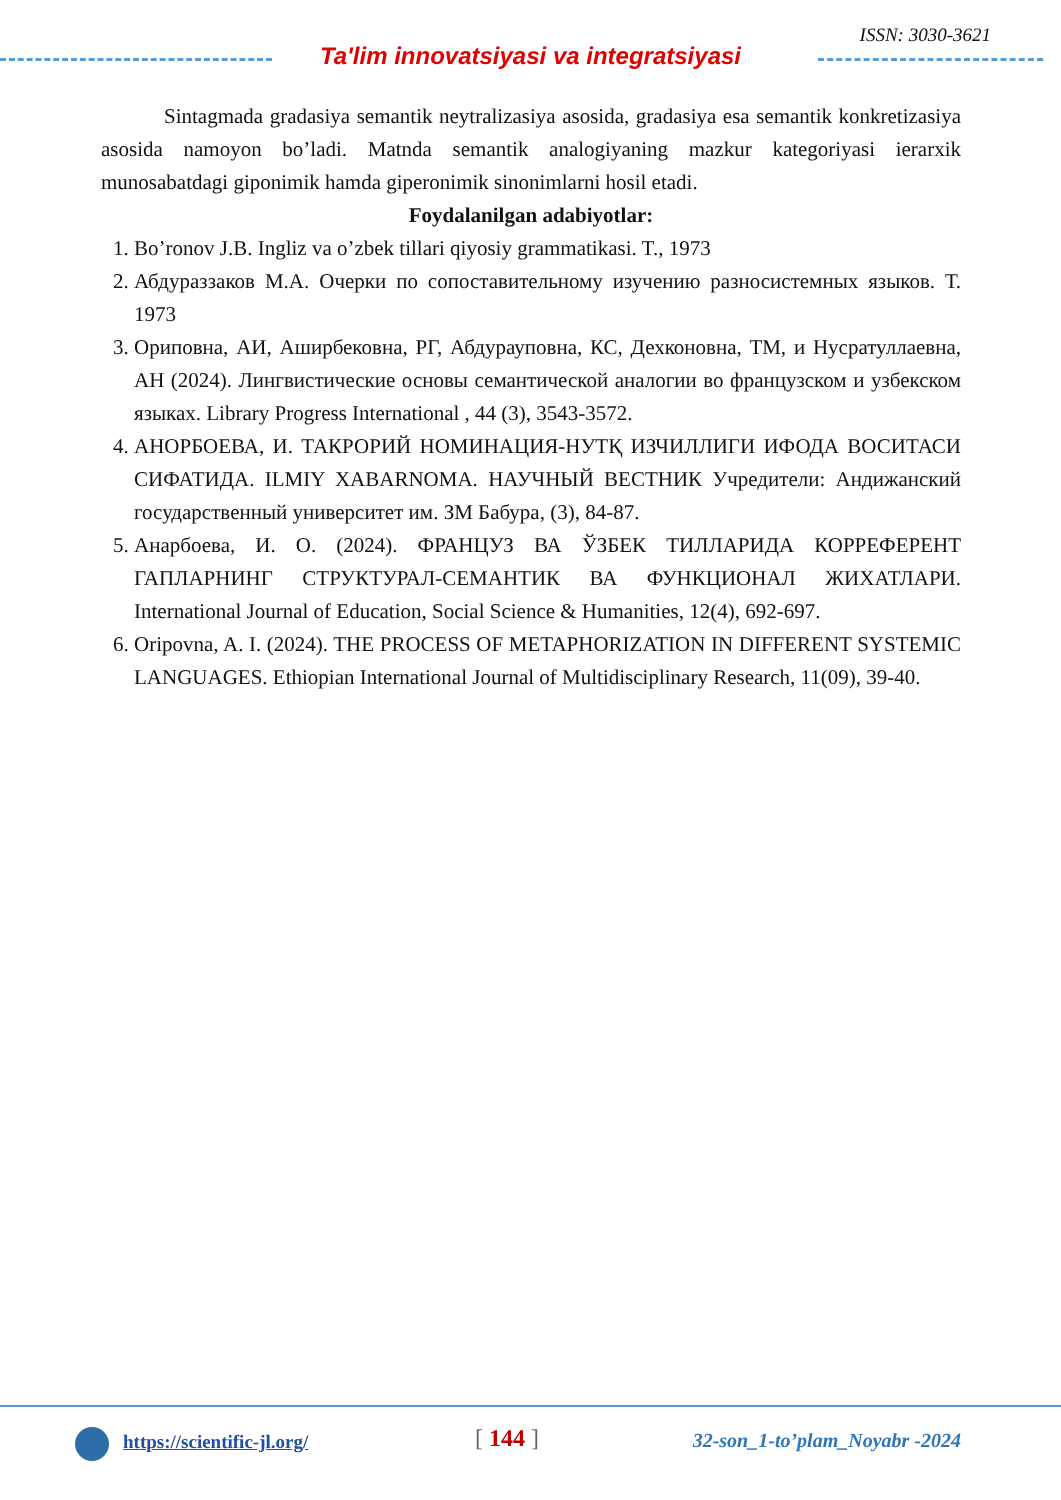ISSN: 3030-3621
Ta'lim innovatsiyasi va integratsiyasi
Sintagmada gradasiya semantik neytralizasiya asosida, gradasiya esa semantik konkretizasiya asosida namoyon bo’ladi. Matnda semantik analogiyaning mazkur kategoriyasi ierarxik munosabatdagi giponimik hamda giperonimik sinonimlarni hosil etadi.
Foydalanilgan adabiyotlar:
1. Bo’ronov J.B. Ingliz va o’zbek tillari qiyosiy grammatikasi. T., 1973
2. Абдураззаков М.А. Очерки по сопоставительному изучению разносистемных языков. Т. 1973
3. Ориповна, АИ, Аширбековна, РГ, Абдурауповна, КС, Дехконовна, ТМ, и Нусратуллаевна, АН (2024). Лингвистические основы семантической аналогии во французском и узбекском языках. Library Progress International , 44 (3), 3543-3572.
4. АНОРБОЕВА, И. ТАКРОРИЙ НОМИНАЦИЯ-НУТҚ ИЗЧИЛЛИГИ ИФОДА ВОСИТАСИ СИФАТИДА. ILMIY XABARNOMA. НАУЧНЫЙ ВЕСТНИК Учредители: Андижанский государственный университет им. ЗМ Бабура, (3), 84-87.
5. Анарбоева, И. О. (2024). ФРАНЦУЗ ВА ЎЗБЕК ТИЛЛАРИДА КОРРЕФЕРЕНТ ГАПЛАРНИНГ СТРУКТУРАЛ-СЕМАНТИК ВА ФУНКЦИОНАЛ ЖИХАТЛАРИ. International Journal of Education, Social Science & Humanities, 12(4), 692-697.
6. Oripovna, A. I. (2024). THE PROCESS OF METAPHORIZATION IN DIFFERENT SYSTEMIC LANGUAGES. Ethiopian International Journal of Multidisciplinary Research, 11(09), 39-40.
https://scientific-jl.org/ [ 144 ] 32-son_1-to’plam_Noyabr -2024